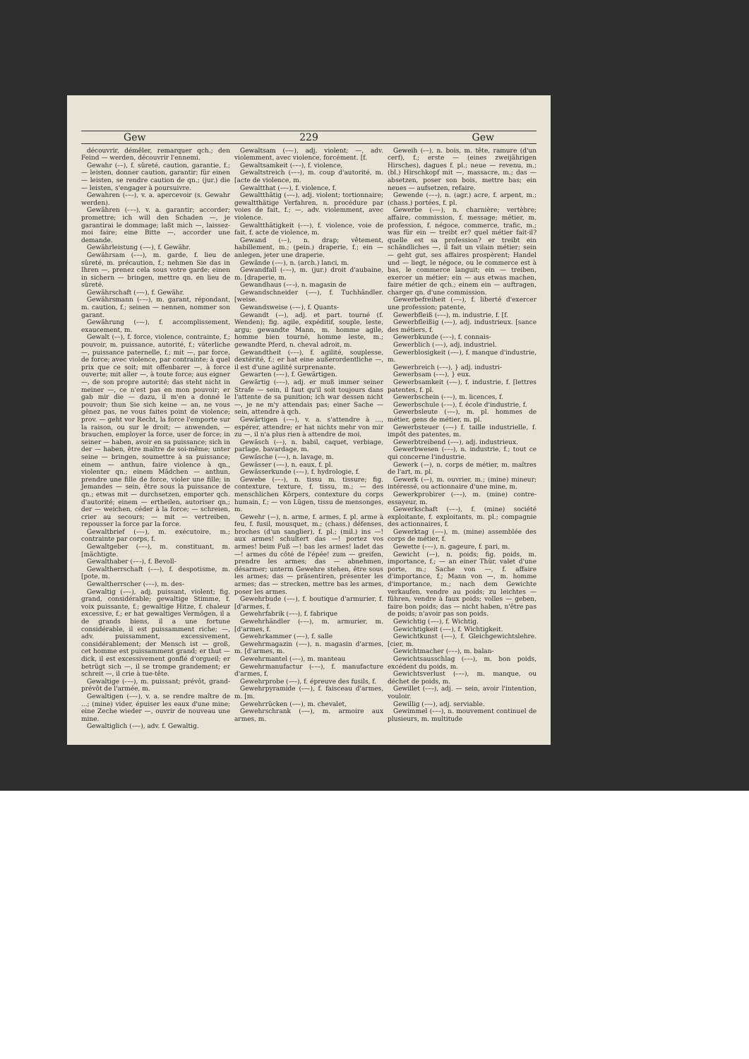Gew 229 Gew
découvrir, démêler, remarquer qch.; den Feind — werden, découvrir l'ennemi.
Gewahr (⏑–), f. sûreté, caution, garantie, f.; — leisten, donner caution, garantir; für einen — leisten, se rendre caution de qn.; (jur.) die — leisten, s'engager à poursuivre.
Gewahren (⏑–⏑), v. a. apercevoir (s. Gewahr werden).
Gewähren (⏑–⏑), v. a. garantir; accorder; promettre; ich will den Schaden —, je garantirai le dommage; laßt mich —, laissez-moi faire; eine Bitte —, accorder une demande.
Gewährleistung (⏑–⏑), f. Gewähr.
Gewährsam (⏑–⏑), m. garde, f. lieu de sûreté, m. précaution, f.; nehmen Sie das in Ihren —, prenez cela sous votre garde; einen in sichern — bringen, mettre qn. en lieu de sûreté.
Gewährschaft (⏑–⏑), f. Gewähr.
Gewährsmann (⏑–⏑), m. garant, répondant, m. caution, f.; seinen — nennen, nommer son garant.
Gewährung (⏑–⏑), f. accomplissement, exaucement, m.
Gewalt (⏑–), f. force, violence, contrainte, f.; pouvoir, m. puissance, autorité, f.; väterliche —, puissance paternelle, f.; mit —, par force, de force; avec violence, par contrainte; à quel prix que ce soit; mit offenbarer —, à force ouverte; mit aller —, à toute force; aus eigner —, de son propre autorité; das steht nicht in meiner —, ce n'est pas en mon pouvoir; er gab mir die — dazu, il m'en a donné le pouvoir; thun Sie sich keine — an, ne vous gênez pas, ne vous faites point de violence; prov. — geht vor Recht, la force l'emporte sur la raison, ou sur le droit; — anwenden, — brauchen, employer la force, user de force; in seiner — haben, avoir en sa puissance; sich in der — haben, être maître de soi-même; unter seine — bringen, soumettre à sa puissance; einem — anthun, faire violence à qn., violenter qn.; einem Mädchen — anthun, prendre une fille de force, violer une fille; in Jemandes — sein, être sous la puissance de qn.; etwas mit — durchsetzen, emporter qch. d'autorité; einem — ertheilen, autoriser qn.; der — weichen, céder à la force; — schreien, crier au secours; — mit — vertreiben, repousser la force par la force.
Gewaltbrief (⏑–⏑), m. exécutoire, m.; contrainte par corps, f.
Gewaltgeber (⏑–⏑), m. constituant, m. [mächtigte.
Gewalthaber (⏑–⏑), f. Bevoll-
Gewaltherrschaft (⏑–⏑), f. despotisme, m. [pote, m.
Gewaltherrscher (⏑–⏑), m. des-
Gewaltig (⏑–⏑), adj. puissant, violent; fig. grand, considérable; gewaltige Stimme, f. voix puissante, f.; gewaltige Hitze, f. chaleur excessive, f.; er hat gewaltiges Vermögen, il a de grands biens, il a une fortune considérable, il est puissamment riche; —, adv. puissamment, excessivement, considérablement; der Mensch ist — groß, cet homme est puissamment grand; er thut — dick, il est excessivement gonflé d'orgueil; er betrügt sich —, il se trompe grandement; er schreit —, il crie à tue-tête.
Gewaltige (⏑–⏑), m. puissant; prévôt, grand-prévôt de l'armée, m.
Gewaltigen (⏑–⏑), v. a. se rendre maître de ...; (mine) vider, épuiser les eaux d'une mine; eine Zeche wieder —, ouvrir de nouveau une mine.
Gewaltiglich (⏑–⏑), adv. f. Gewaltig.
Gewaltsam (⏑–⏑), adj. violent; —, adv. violemment, avec violence, forcément. [f.
Gewaltsamkeit (⏑–⏑), f. violence,
Gewaltstreich (⏑–⏑), m. coup d'autorité, m. [acte de violence, m.
Gewaltthat (⏑–⏑), f. violence, f.
Gewaltthätig (⏑–⏑), adj. violent; tortionnaire; gewaltthätige Verfahren, n. procédure par voies de fait, f.; —, adv. violemment, avec violence.
Gewaltthätigkeit (⏑–⏑), f. violence, voie de fait, f. acte de violence, m.
Gewand (⏑–), n. drap; vêtement, habillement, m.; (pein.) draperie, f.; ein — anlegen, jeter une draperie.
Gewände (⏑–⏑), n. (arch.) lanci, m.
Gewandfall (⏑–⏑), m. (jur.) droit d'aubaine, m. [draperie, m.
Gewandhaus (⏑–⏑), n. magasin de
Gewandschneider (⏑–⏑), f. Tuchhändler. [weise.
Gewandsweise (⏑–⏑), f. Quants-
Gewandt (⏑–), adj. et part. tourné (f. Wenden); fig. agile, expéditif, souple, leste, argu; gewandte Mann, m. homme agile, homme bien tourné, homme leste, m.; gewandte Pferd, n. cheval adroit, m.
Gewandtheit (⏑–⏑), f. agilité, souplesse, dextérité, f.; er hat eine außerordentliche —, il est d'une agilité surprenante.
Gewarten (⏑–⏑), f. Gewärtigen.
Gewärtig (⏑–⏑), adj. er muß immer seiner Strafe — sein, il faut qu'il soit toujours dans l'attente de sa punition; ich war dessen nicht —, je ne m'y attendais pas; einer Sache — sein, attendre à qch.
Gewärtigen (⏑–⏑), v. a. s'attendre à ..., espérer, attendre; er hat nichts mehr von mir zu —, il n'a plus rien à attendre de moi.
Gewäsch (⏑–), n. babil, caquet, verbiage, parlage, bavardage, m.
Gewäsche (⏑–⏑), n. lavage, m.
Gewässer (⏑–⏑), n. eaux, f. pl.
Gewässerkunde (⏑–⏑), f. hydrologie, f.
Gewebe (⏑–⏑), n. tissu m. tissure; fig. contexture, texture, f. tissu, m.; — des menschlichen Körpers, contexture du corps humain, f.; — von Lügen, tissu de mensonges, m.
Gewehr (⏑–), n. arme, f. armes, f. pl. arme à feu, f. fusil, mousquet, m.; (chass.) défenses, broches (d'un sanglier), f. pl.; (mil.) ins —! aux armes! schultert das —! portez vos armes! beim Fuß —! bas les armes! ladet das —! armes du côté de l'épée! zum — greifen, prendre les armes; das — abnehmen, désarmer; unterm Gewehre stehen, être sous les armes; das — präsentiren, présenter les armes; das — strecken, mettre bas les armes, poser les armes.
Gewehrbude (⏑–⏑), f. boutique d'armurier, f. [d'armes, f.
Gewehrfabrik (⏑–⏑), f. fabrique
Gewehrhändler (⏑–⏑), m. armurier, m. [d'armes, f.
Gewehrkammer (⏑–⏑), f. salle
Gewehrmagazin (⏑–⏑), n. magasin d'armes, m. [d'armes, m.
Gewehrmantel (⏑–⏑), m. manteau
Gewehrmanufactur (⏑–⏑), f. manufacture d'armes, f.
Gewehrprobe (⏑–⏑), f. épreuve des fusils, f.
Gewehrpyramide (⏑–⏑), f. faisceau d'armes, m. [m.
Gewehrrücken (⏑–⏑), m. chevalet,
Gewehrschrank (⏑–⏑), m. armoire aux armes, m.
Geweih (⏑–), n. bois, m. tête, ramure (d'un cerf), f.; erste — (eines zweijährigen Hirsches), dagues f. pl.; neue — revenu, m.; (bl.) Hirschkopf mit —, massacre, m.; das — absetzen, poser son bois, mettre bas; ein neues — aufsetzen, refaire.
Gewende (⏑–⏑), n. (agr.) acre, f. arpent, m.; (chass.) portées, f. pl.
Gewerbe (⏑–⏑), n. charnière; vertèbre; affaire, commission, f. message; métier, m. profession, f. négoce, commerce, trafic, m.; was für ein — treibt er? quel métier fait-il? quelle est sa profession? er treibt ein schändliches —, il fait un vilain métier; sein — geht gut, ses affaires prospèrent; Handel und — liegt, le négoce, ou le commerce est à bas, le commerce languit; ein — treiben, exercer un métier; ein — aus etwas machen, faire métier de qch.; einem ein — auftragen, charger qn. d'une commission.
Gewerbefreiheit (⏑–⏑), f. liberté d'exercer une profession; patente,
Gewerbfleiß (⏑–⏑), m. industrie, f. [f.
Gewerbfleißig (⏑–⏑), adj. industrieux. [sance des métiers, f.
Gewerbkunde (⏑–⏑), f. connais-
Gewerblich (⏑–⏑), adj. industriel.
Gewerblosigkeit (⏑–⏑), f. manque d'industrie, m.
Gewerbreich (⏑–⏑), } adj. industri-
Gewerbsam (⏑–⏑), } eux.
Gewerbsamkeit (⏑–⏑), f. industrie, f. [lettres patentes, f. pl.
Gewerbschein (⏑–⏑), m. licences, f.
Gewerbschule (⏑–⏑), f. école d'industrie, f.
Gewerbsleute (⏑–⏑), m. pl. hommes de métier, gens de métier, m. pl.
Gewerbsteuer (⏑–⏑) f. taille industrielle, f. impôt des patentes, m.
Gewerbtreibend (⏑–⏑), adj. industrieux.
Gewerbwesen (⏑–⏑), n. industrie, f.; tout ce qui concerne l'industrie.
Gewerk (⏑–), n. corps de métier, m. maîtres de l'art, m. pl.
Gewerk (⏑–), m. ouvrier, m.; (mine) mineur; intéressé, ou actionnaire d'une mine, m.
Gewerkprobirer (⏑–⏑), m. (mine) contre-essayeur, m.
Gewerkschaft (⏑–⏑), f. (mine) société exploitante, f. exploitants, m. pl.; compagnie des actionnaires, f.
Gewerktag (⏑–⏑), m. (mine) assemblée des corps de métier, f.
Gewette (⏑–⏑), n. gageure, f. pari, m.
Gewicht (⏑–), n. poids; fig. poids, m. importance, f.; — an einer Thür, valet d'une porte, m.; Sache von —, f. affaire d'importance, f.; Mann von —, m. homme d'importance, m.; nach dem Gewichte verkaufen, vendre au poids; zu leichtes — führen, vendre à faux poids; volles — geben, faire bon poids; das — nicht haben, n'être pas de poids; n'avoir pas son poids.
Gewichtig (⏑–⏑), f. Wichtig.
Gewichtigkeit (⏑–⏑), f. Wichtigkeit.
Gewichtkunst (⏑–⏑), f. Gleichgewichtslehre. [cier, m.
Gewichtmacher (⏑–⏑), m. balan-
Gewichtsausschlag (⏑–⏑), m. bon poids, excédent du poids, m.
Gewichtsverlust (⏑–⏑), m. manque, ou déchet de poids, m.
Gewillet (⏑–⏑), adj. — sein, avoir l'intention, vouloir.
Gewillig (⏑–⏑), adj. serviable.
Gewimmel (⏑–⏑), n. mouvement continuel de plusieurs, m. multitude